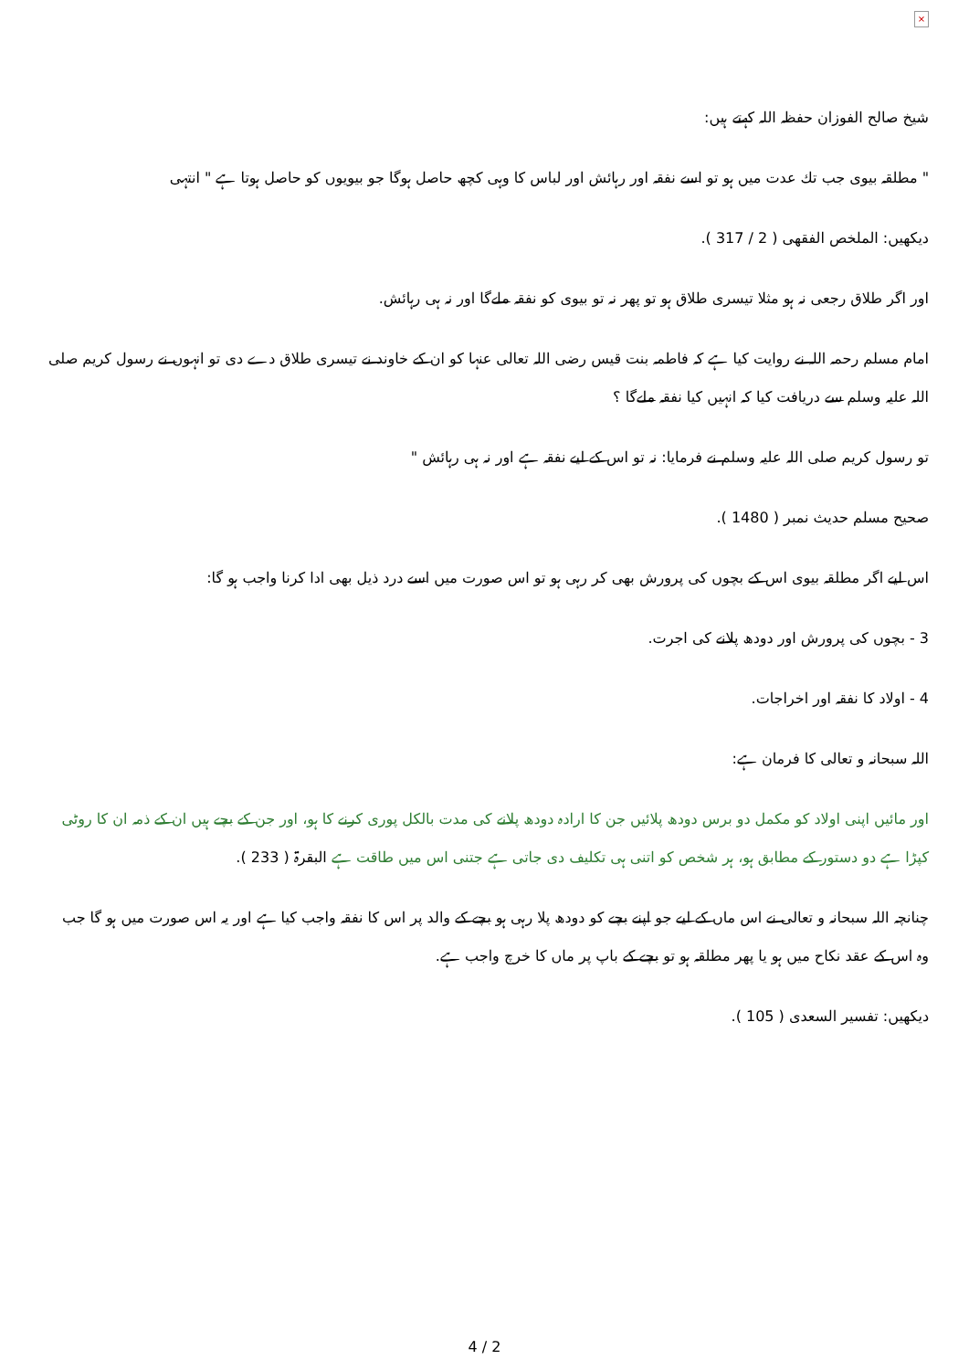×
شیخ صالح الفوزان حفظہ اللہ کہتے ہیں:
" مطلقہ بیوی جب تك عدت میں ہو تو اسے نفقہ اور رہائش اور لباس كا وہی كچھ حاصل ہوگا جو بیویوں كو حاصل ہوتا ہے " انتہی
دیكھیں: الملخص الفقھی ( 2 / 317 ).
اور اگر طلاق رجعی نہ ہو مثلا تیسری طلاق ہو تو پھر نہ تو بیوی كو نفقہ ملےگا اور نہ ہی رہائش.
امام مسلم رحمہ اللہ نے روایت كیا ہے كہ فاطمہ بنت قیس رضی اللہ تعالی عنہا كو ان كے خاوند نے تیسری طلاق دے دی تو انہوں نے رسول كریم صلی اللہ علیہ وسلم سے دریافت كیا كہ انہیں كیا نفقہ ملےگا ؟
تو رسول كریم صلی اللہ علیہ وسلم نے فرمایا: نہ تو اس كے لیے نفقہ ہے اور نہ ہی رہائش "
صحیح مسلم حدیث نمبر ( 1480 ).
اس لیے اگر مطلقہ بیوی اس كے بچوں كی پرورش بھی كر رہی ہو تو اس صورت میں اسے درد ذیل بھی ادا كرنا واجب ہو گا:
3 - بچوں كی پرورش اور دودھ پلانے كی اجرت.
4 - اولاد كا نفقہ اور اخراجات.
اللہ سبحانہ و تعالی كا فرمان ہے:
اور مائیں اپنی اولاد كو مكمل دو برس دودھ پلائیں جن كا ارادہ دودھ پلانے كی مدت بالكل پوری كرنے كا ہو، اور جن كے بچے ہیں ان كے ذمہ ان كا روٹی كپڑا ہے دو دستور كے مطابق ہو، ہر شخص كو اتنی ہی تكلیف دی جاتی ہے جتنی اس میں طاقت ہے البقرۃ ( 233 ).
چنانچہ اللہ سبحانہ و تعالی نے اس ماں كے لیے جو اپنے بچے كو دودھ پلا رہی ہو بچے كے والد پر اس كا نفقہ واجب كیا ہے اور یہ اس صورت میں ہو گا جب وہ اس كے عقد نكاح میں ہو یا پھر مطلقہ ہو تو بچے كے باپ پر ماں كا خرچ واجب ہے.
دیكھیں: تفسیر السعدی ( 105 ).
4 / 2